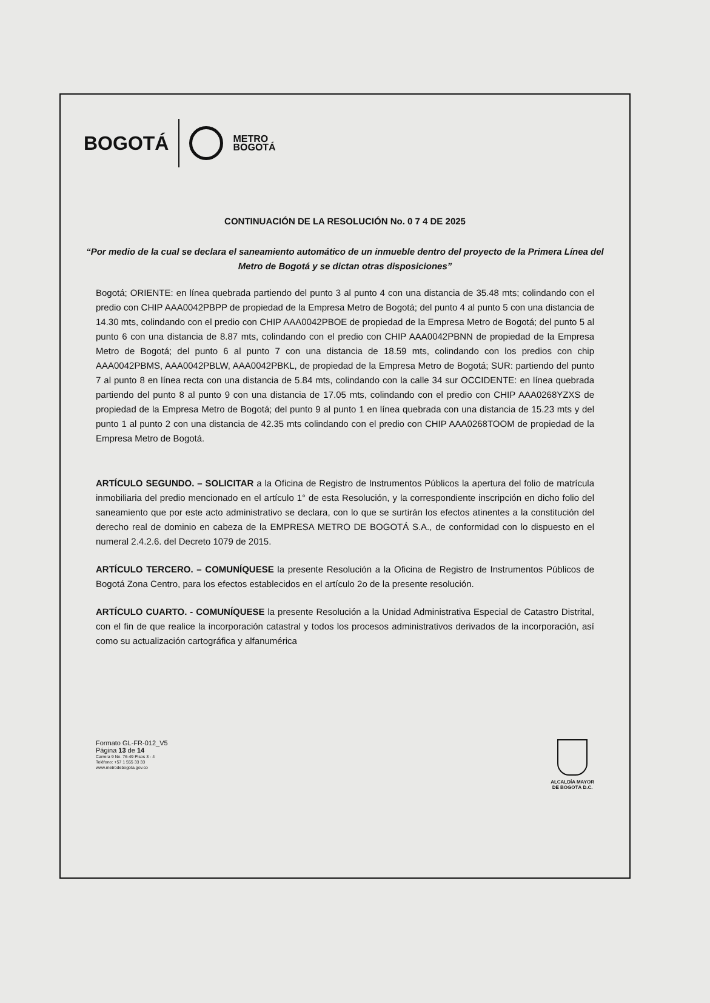BOGOTÁ
METRO
BOGOTÁ
CONTINUACIÓN DE LA RESOLUCIÓN No. 0 7 4 DE 2025
“Por medio de la cual se declara el saneamiento automático de un inmueble dentro del proyecto de la Primera Línea del Metro de Bogotá y se dictan otras disposiciones”
Bogotá; ORIENTE: en línea quebrada partiendo del punto 3 al punto 4 con una distancia de 35.48 mts; colindando con el predio con CHIP AAA0042PBPP de propiedad de la Empresa Metro de Bogotá; del punto 4 al punto 5 con una distancia de 14.30 mts, colindando con el predio con CHIP AAA0042PBOE de propiedad de la Empresa Metro de Bogotá; del punto 5 al punto 6 con una distancia de 8.87 mts, colindando con el predio con CHIP AAA0042PBNN de propiedad de la Empresa Metro de Bogotá; del punto 6 al punto 7 con una distancia de 18.59 mts, colindando con los predios con chip AAA0042PBMS, AAA0042PBLW, AAA0042PBKL, de propiedad de la Empresa Metro de Bogotá; SUR: partiendo del punto 7 al punto 8 en línea recta con una distancia de 5.84 mts, colindando con la calle 34 sur OCCIDENTE: en línea quebrada partiendo del punto 8 al punto 9 con una distancia de 17.05 mts, colindando con el predio con CHIP AAA0268YZXS de propiedad de la Empresa Metro de Bogotá; del punto 9 al punto 1 en línea quebrada con una distancia de 15.23 mts y del punto 1 al punto 2 con una distancia de 42.35 mts colindando con el predio con CHIP AAA0268TOOM de propiedad de la Empresa Metro de Bogotá.
ARTÍCULO SEGUNDO. – SOLICITAR a la Oficina de Registro de Instrumentos Públicos la apertura del folio de matrícula inmobiliaria del predio mencionado en el artículo 1° de esta Resolución, y la correspondiente inscripción en dicho folio del saneamiento que por este acto administrativo se declara, con lo que se surtirán los efectos atinentes a la constitución del derecho real de dominio en cabeza de la EMPRESA METRO DE BOGOTÁ S.A., de conformidad con lo dispuesto en el numeral 2.4.2.6. del Decreto 1079 de 2015.
ARTÍCULO TERCERO. – COMUNÍQUESE la presente Resolución a la Oficina de Registro de Instrumentos Públicos de Bogotá Zona Centro, para los efectos establecidos en el artículo 2o de la presente resolución.
ARTÍCULO CUARTO. - COMUNÍQUESE la presente Resolución a la Unidad Administrativa Especial de Catastro Distrital, con el fin de que realice la incorporación catastral y todos los procesos administrativos derivados de la incorporación, así como su actualización cartográfica y alfanumérica
Formato GL-FR-012_V5
Página 13 de 14
Carrera 9 No. 76-49 Pisos 3 - 4
Teléfono: +57 1 555 33 33
www.metrodebogota.gov.co
ALCALDÍA MAYOR
DE BOGOTÁ D.C.